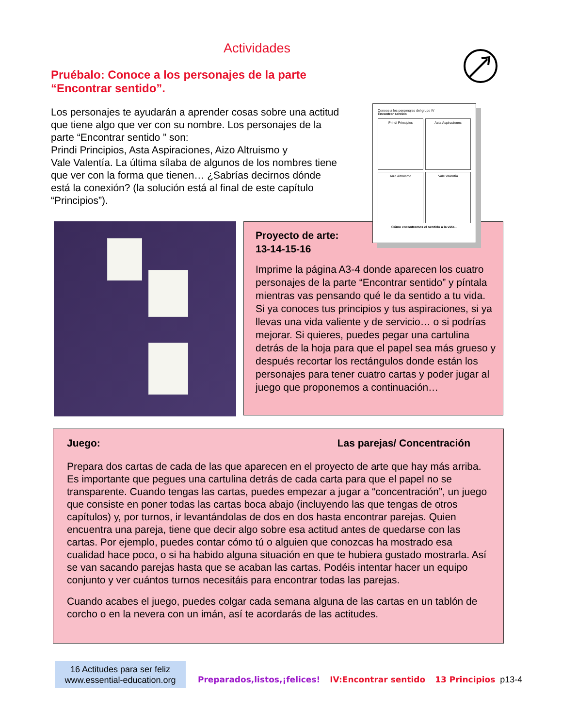Actividades
Pruébalo: Conoce a los personajes de la parte “Encontrar sentido”.
Los personajes te ayudarán a aprender cosas sobre una actitud que tiene algo que ver con su nombre. Los personajes de la parte “Encontrar sentido ” son:
Prindi Principios, Asta Aspiraciones, Aizo Altruismo y
Vale Valentía. La última sílaba de algunos de los nombres tiene que ver con la forma que tienen… ¿Sabrías decirnos dónde está la conexión? (la solución está al final de este capítulo “Principios”).
Proyecto de arte:
13-14-15-16
Imprime la página A3-4 donde aparecen los cuatro personajes de la parte “Encontrar sentido” y píntala mientras vas pensando qué le da sentido a tu vida. Si ya conoces tus principios y tus aspiraciones, si ya llevas una vida valiente y de servicio… o si podrías mejorar. Si quieres, puedes pegar una cartulina detrás de la hoja para que el papel sea más grueso y después recortar los rectángulos donde están los personajes para tener cuatro cartas y poder jugar al juego que proponemos a continuación…
Conoce a los personajes del grupo IV
Encontrar sentido
Prindi Principios
Asta Aspiraciones
Aizo Altruismo
Vale Valentía
Cómo encontramos el sentido a la vida...
Juego: Las parejas/ Concentración
Prepara dos cartas de cada de las que aparecen en el proyecto de arte que hay más arriba. Es importante que pegues una cartulina detrás de cada carta para que el papel no se transparente. Cuando tengas las cartas, puedes empezar a jugar a “concentración”, un juego que consiste en poner todas las cartas boca abajo (incluyendo las que tengas de otros capítulos) y, por turnos, ir levantándolas de dos en dos hasta encontrar parejas. Quien encuentra una pareja, tiene que decir algo sobre esa actitud antes de quedarse con las cartas. Por ejemplo, puedes contar cómo tú o alguien que conozcas ha mostrado esa cualidad hace poco, o si ha habido alguna situación en que te hubiera gustado mostrarla. Así se van sacando parejas hasta que se acaban las cartas. Podéis intentar hacer un equipo conjunto y ver cuántos turnos necesitáis para encontrar todas las parejas.
Cuando acabes el juego, puedes colgar cada semana alguna de las cartas en un tablón de corcho o en la nevera con un imán, así te acordarás de las actitudes.
16 Actitudes para ser feliz
www.essential-education.org
Preparados,listos,¡felices! IV:Encontrar sentido 13 Principios p13-4